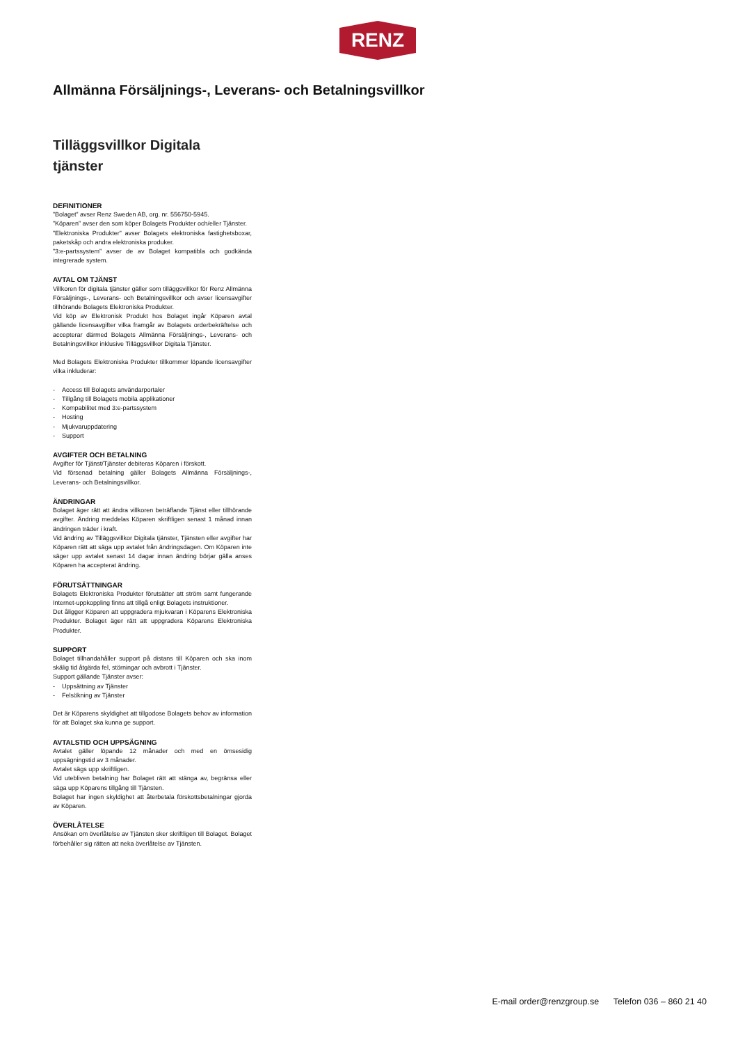RENZ
Allmänna Försäljnings-, Leverans- och Betalningsvillkor
Tilläggsvillkor Digitala tjänster
DEFINITIONER
”Bolaget” avser Renz Sweden AB, org. nr. 556750-5945.
”Köparen” avser den som köper Bolagets Produkter och/eller Tjänster.
”Elektroniska Produkter” avser Bolagets elektroniska fastighetsboxar, paketskåp och andra elektroniska produker.
”3:e-partssystem” avser de av Bolaget kompatibla och godkända integrerade system.
AVTAL OM TJÄNST
Villkoren för digitala tjänster gäller som tilläggsvillkor för Renz Allmänna Försäljnings-, Leverans- och Betalningsvillkor och avser licensavgifter tillhörande Bolagets Elektroniska Produkter.
Vid köp av Elektronisk Produkt hos Bolaget ingår Köparen avtal gällande licensavgifter vilka framgår av Bolagets orderbekräftelse och accepterar därmed Bolagets Allmänna Försäljnings-, Leverans- och Betalningsvillkor inklusive Tilläggsvillkor Digitala Tjänster.
Med Bolagets Elektroniska Produkter tillkommer löpande licensavgifter vilka inkluderar:
- Access till Bolagets användarportaler
- Tillgång till Bolagets mobila applikationer
- Kompabilitet med 3:e-partssystem
- Hosting
- Mjukvaruppdatering
- Support
AVGIFTER OCH BETALNING
Avgifter för Tjänst/Tjänster debiteras Köparen i förskott.
Vid försenad betalning gäller Bolagets Allmänna Försäljnings-, Leverans- och Betalningsvillkor.
ÄNDRINGAR
Bolaget äger rätt att ändra villkoren beträffande Tjänst eller tillhörande avgifter. Ändring meddelas Köparen skriftligen senast 1 månad innan ändringen träder i kraft.
Vid ändring av Tilläggsvillkor Digitala tjänster, Tjänsten eller avgifter har Köparen rätt att säga upp avtalet från ändringsdagen. Om Köparen inte säger upp avtalet senast 14 dagar innan ändring börjar gälla anses Köparen ha accepterat ändring.
FÖRUTSÄTTNINGAR
Bolagets Elektroniska Produkter förutsätter att ström samt fungerande Internet-uppkoppling finns att tillgå enligt Bolagets instruktioner.
Det åligger Köparen att uppgradera mjukvaran i Köparens Elektroniska Produkter. Bolaget äger rätt att uppgradera Köparens Elektroniska Produkter.
SUPPORT
Bolaget tillhandahåller support på distans till Köparen och ska inom skälig tid åtgärda fel, störningar och avbrott i Tjänster.
Support gällande Tjänster avser:
- Uppsättning av Tjänster
- Felsökning av Tjänster
Det är Köparens skyldighet att tillgodose Bolagets behov av information för att Bolaget ska kunna ge support.
AVTALSTID OCH UPPSÄGNING
Avtalet gäller löpande 12 månader och med en ömsesidig uppsägningstid av 3 månader.
Avtalet sägs upp skriftligen.
Vid utebliven betalning har Bolaget rätt att stänga av, begränsa eller säga upp Köparens tillgång till Tjänsten.
Bolaget har ingen skyldighet att återbetala förskottsbetalningar gjorda av Köparen.
ÖVERLÅTELSE
Ansökan om överlåtelse av Tjänsten sker skriftligen till Bolaget. Bolaget förbehåller sig rätten att neka överlåtelse av Tjänsten.
E-mail order@renzgroup.se Telefon 036 – 860 21 40